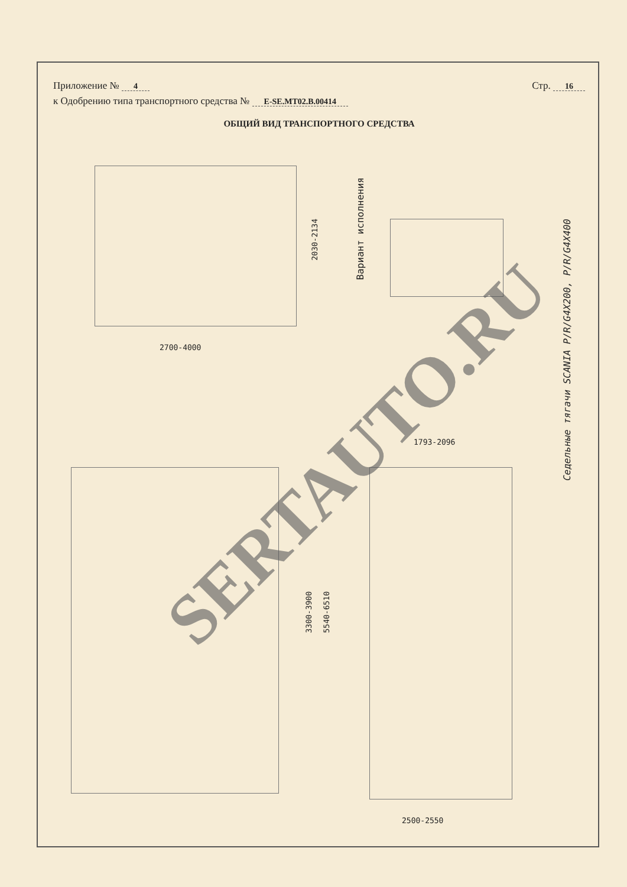Приложение № 4
Стр. 16
к Одобрению типа транспортного средства № E-SE.MT02.B.00414
ОБЩИЙ ВИД ТРАНСПОРТНОГО СРЕДСТВА
2700-4000
2030-2134
Вариант исполнения
3300-3900
5540-6510
1793-2096
2500-2550
Седельные тягачи SCANIA P/R/G4X200, P/R/G4X400
SERTAUTO.RU